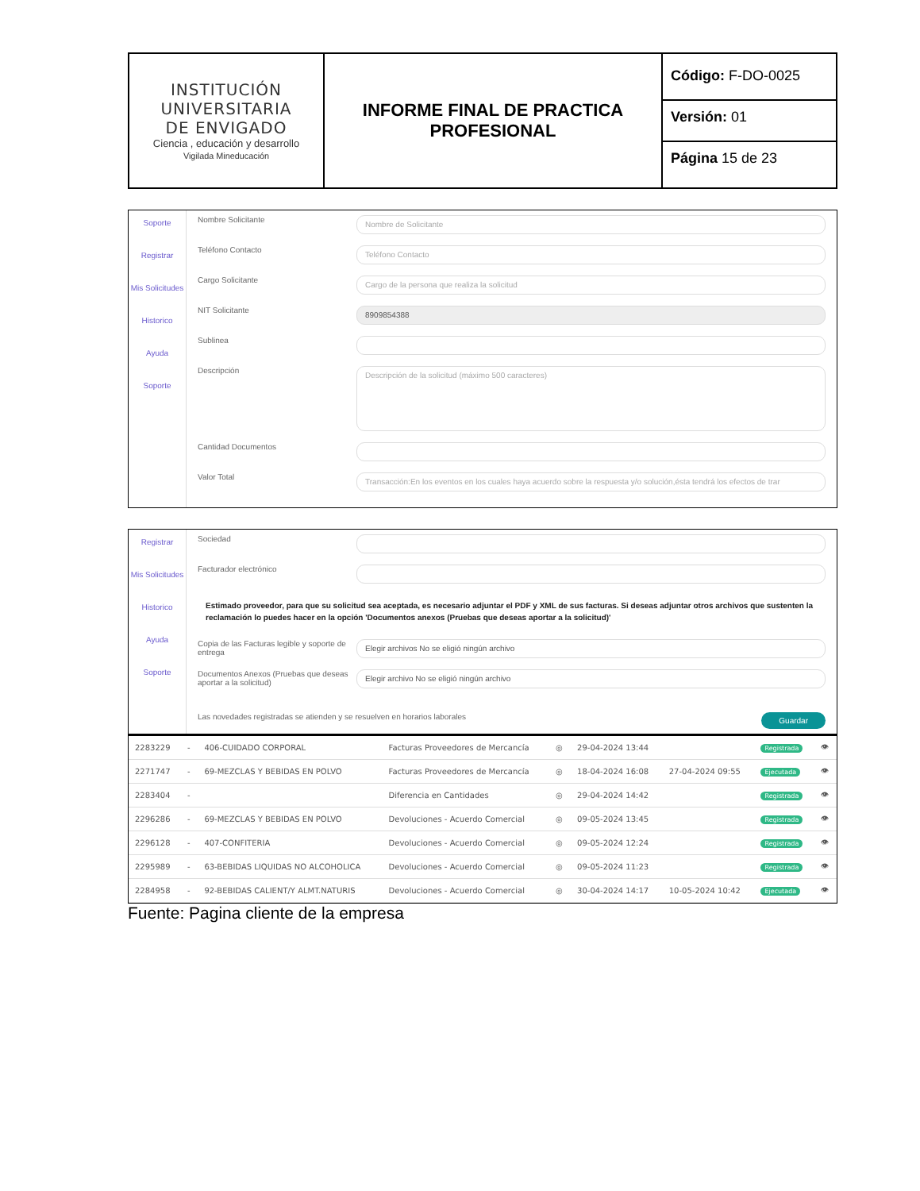| INSTITUCIÓN UNIVERSITARIA DE ENVIGADO Ciencia , educación y desarrollo Vigilada Mineducación | INFORME FINAL DE PRACTICA PROFESIONAL | Código: F-DO-0025 Versión: 01 Página 15 de 23 |
Soporte
Registrar
Mis Solicitudes
Historico
Ayuda
Soporte
Nombre Solicitante Nombre de Solicitante
Teléfono Contacto Teléfono Contacto
Cargo Solicitante Cargo de la persona que realiza la solicitud
NIT Solicitante 8909854388
Sublinea
Descripción Descripción de la solicitud (máximo 500 caracteres)
Cantidad Documentos
Valor Total Transacción:En los eventos en los cuales haya acuerdo sobre la respuesta y/o solución,ésta tendrá los efectos de trar
Registrar
Mis Solicitudes
Historico
Ayuda
Soporte
Sociedad
Facturador electrónico
Estimado proveedor, para que su solicitud sea aceptada, es necesario adjuntar el PDF y XML de sus facturas. Si deseas adjuntar otros archivos que sustenten la reclamación lo puedes hacer en la opción 'Documentos anexos (Pruebas que deseas aportar a la solicitud)'
Copia de las Facturas legible y soporte de entrega Elegir archivos No se eligió ningún archivo
Documentos Anexos (Pruebas que deseas aportar a la solicitud) Elegir archivo No se eligió ningún archivo
Guardar Las novedades registradas se atienden y se resuelven en horarios laborales
| 2283229 | - | 406-CUIDADO CORPORAL | Facturas Proveedores de Mercancía | ◎ | 29-04-2024 13:44 | | Registrada | 👁 |
| 2271747 | - | 69-MEZCLAS Y BEBIDAS EN POLVO | Facturas Proveedores de Mercancía | ◎ | 18-04-2024 16:08 | 27-04-2024 09:55 | Ejecutada | 👁 |
| 2283404 | - | | Diferencia en Cantidades | ◎ | 29-04-2024 14:42 | | Registrada | 👁 |
| 2296286 | - | 69-MEZCLAS Y BEBIDAS EN POLVO | Devoluciones - Acuerdo Comercial | ◎ | 09-05-2024 13:45 | | Registrada | 👁 |
| 2296128 | - | 407-CONFITERIA | Devoluciones - Acuerdo Comercial | ◎ | 09-05-2024 12:24 | | Registrada | 👁 |
| 2295989 | - | 63-BEBIDAS LIQUIDAS NO ALCOHOLICA | Devoluciones - Acuerdo Comercial | ◎ | 09-05-2024 11:23 | | Registrada | 👁 |
| 2284958 | - | 92-BEBIDAS CALIENT/Y ALMT.NATURIS | Devoluciones - Acuerdo Comercial | ◎ | 30-04-2024 14:17 | 10-05-2024 10:42 | Ejecutada | 👁 |
Fuente: Pagina cliente de la empresa